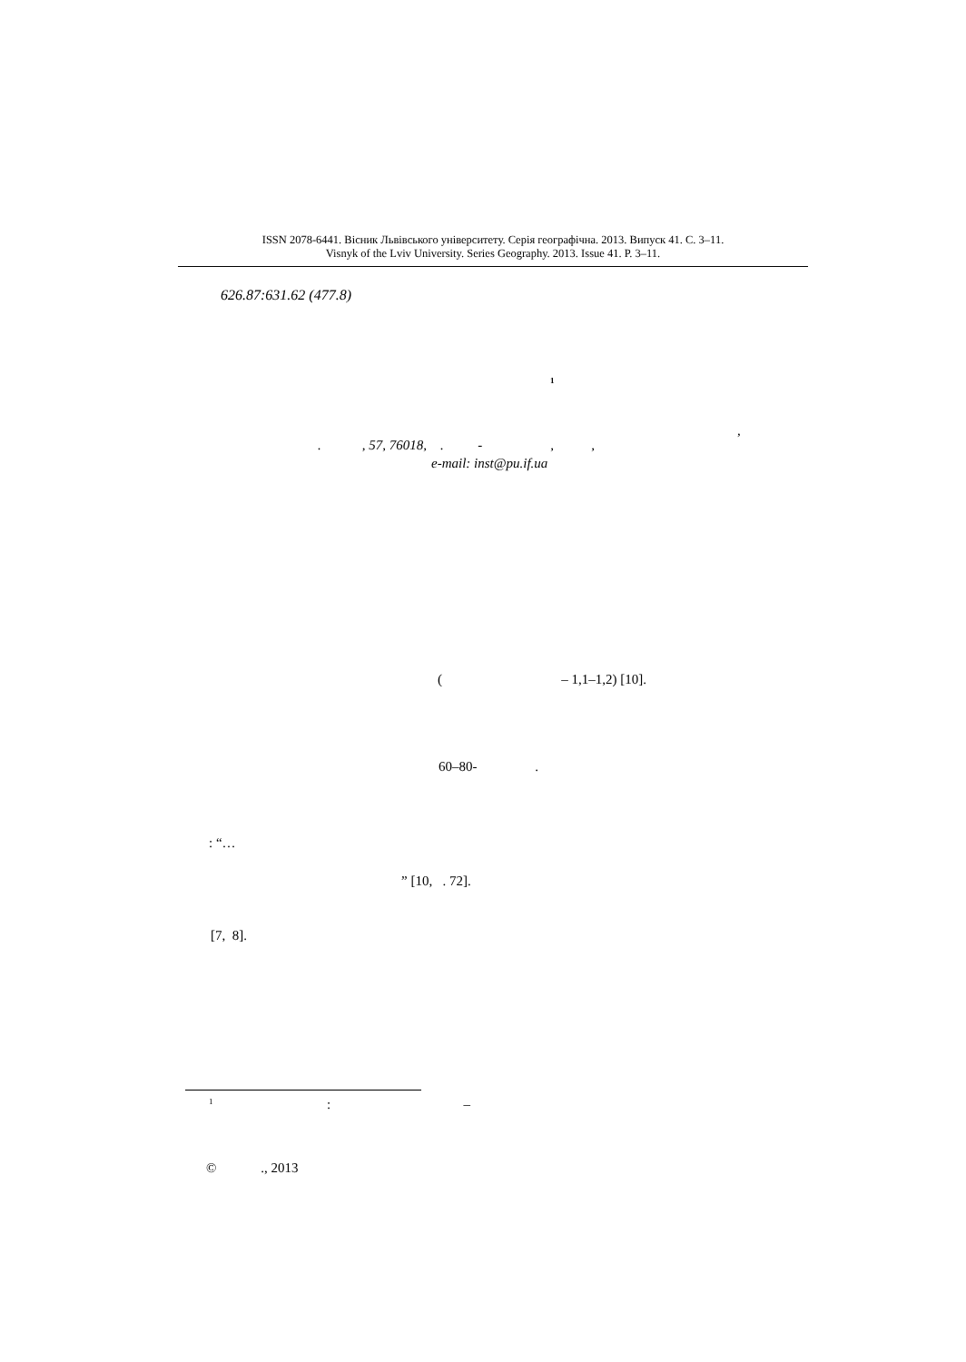ISSN 2078-6441. Вісник Львівського університету. Серія географічна. 2013. Випуск 41. С. 3–11.
Visnyk of the Lviv University. Series Geography. 2013. Issue 41. P. 3–11.
626.87:631.62 (477.8)
1
,
. , 57, 76018, . - , ,
e-mail: inst@pu.if.ua
( – 1,1–1,2) [10].
60–80- .
: “…
” [10, . 72].
[7, 8].
1
: –
© ., 2013